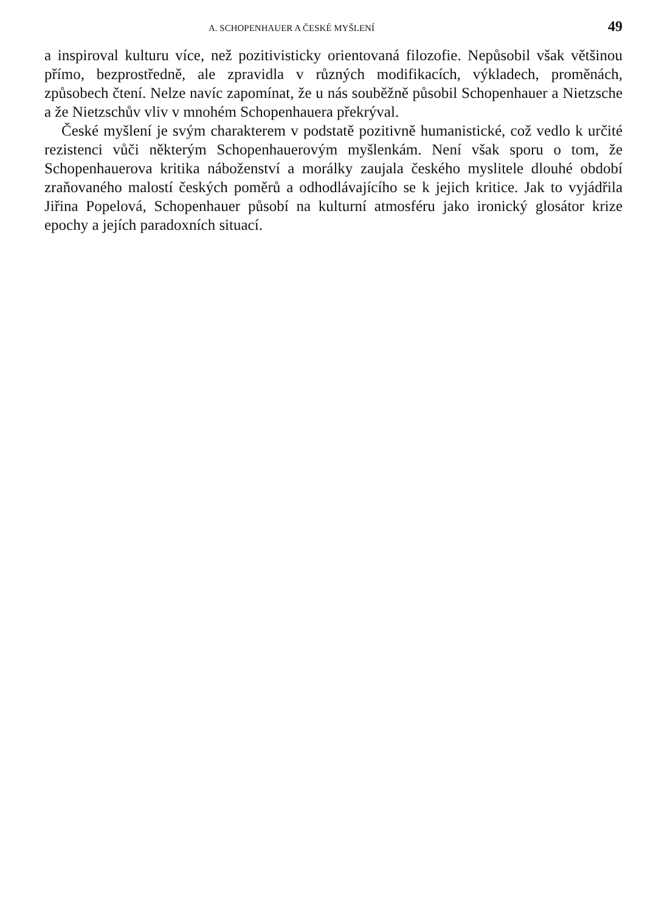A. SCHOPENHAUER A ČESKÉ MYŠLENÍ 49
a inspiroval kulturu více, než pozitivisticky orientovaná filozofie. Nepůsobil však většinou přímo, bezprostředně, ale zpravidla v různých modifikacích, výkladech, proměnách, způsobech čtení. Nelze navíc zapomínat, že u nás souběžně působil Schopenhauer a Nietzsche a že Nietzschův vliv v mnohém Schopenhauera překrýval.
České myšlení je svým charakterem v podstatě pozitivně humanistické, což vedlo k určité rezistenci vůči některým Schopenhauerovým myšlenkám. Není však sporu o tom, že Schopenhauerova kritika náboženství a morálky zaujala českého myslitele dlouhé období zraňovaného malostí českých poměrů a odhodlávajícího se k jejich kritice. Jak to vyjádřila Jiřina Popelová, Schopenhauer působí na kulturní atmosféru jako ironický glosátor krize epochy a jejích paradoxních situací.